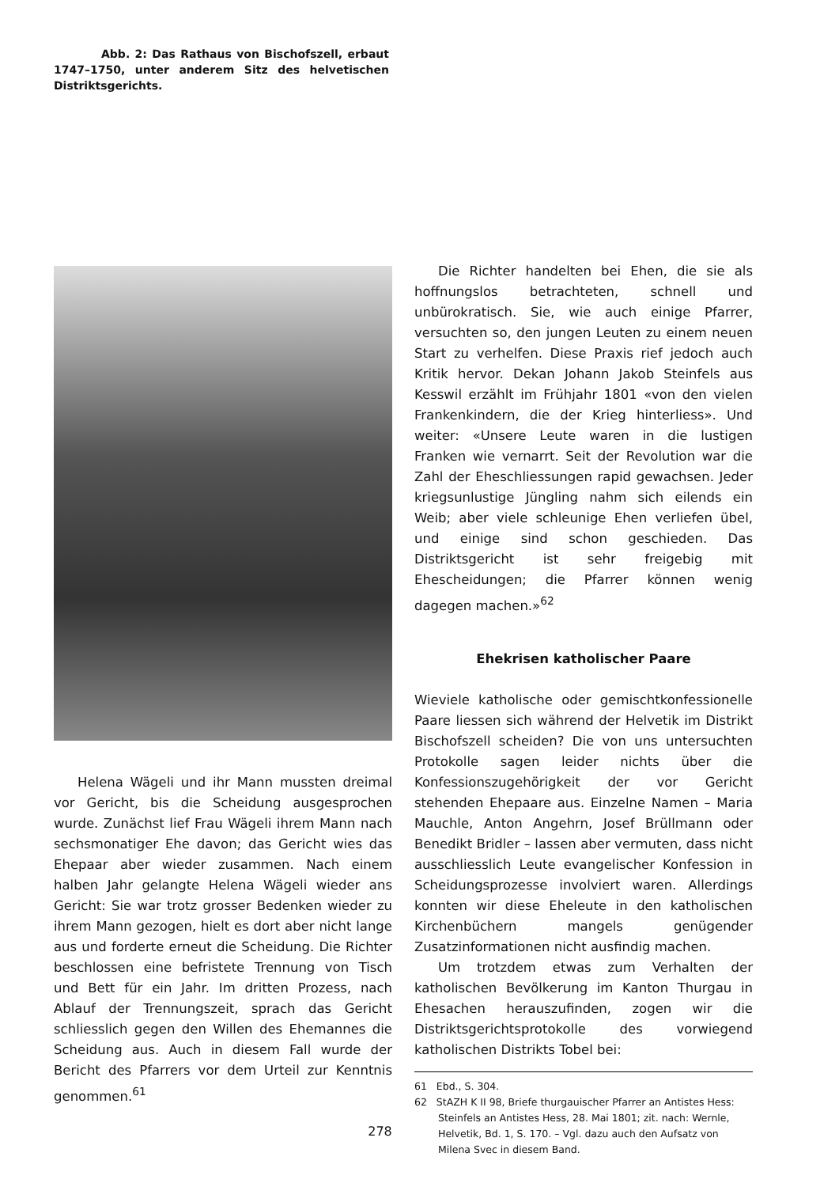Abb. 2: Das Rathaus von Bischofszell, erbaut 1747–1750, unter anderem Sitz des helvetischen Distriktsgerichts.
Helena Wägeli und ihr Mann mussten dreimal vor Gericht, bis die Scheidung ausgesprochen wurde. Zunächst lief Frau Wägeli ihrem Mann nach sechsmonatiger Ehe davon; das Gericht wies das Ehepaar aber wieder zusammen. Nach einem halben Jahr gelangte Helena Wägeli wieder ans Gericht: Sie war trotz grosser Bedenken wieder zu ihrem Mann gezogen, hielt es dort aber nicht lange aus und forderte erneut die Scheidung. Die Richter beschlossen eine befristete Trennung von Tisch und Bett für ein Jahr. Im dritten Prozess, nach Ablauf der Trennungszeit, sprach das Gericht schliesslich gegen den Willen des Ehemannes die Scheidung aus. Auch in diesem Fall wurde der Bericht des Pfarrers vor dem Urteil zur Kenntnis genommen.<sup>61</sup>
Die Richter handelten bei Ehen, die sie als hoffnungslos betrachteten, schnell und unbürokratisch. Sie, wie auch einige Pfarrer, versuchten so, den jungen Leuten zu einem neuen Start zu verhelfen. Diese Praxis rief jedoch auch Kritik hervor. Dekan Johann Jakob Steinfels aus Kesswil erzählt im Frühjahr 1801 «von den vielen Frankenkindern, die der Krieg hinterliess». Und weiter: «Unsere Leute waren in die lustigen Franken wie vernarrt. Seit der Revolution war die Zahl der Eheschliessungen rapid gewachsen. Jeder kriegsunlustige Jüngling nahm sich eilends ein Weib; aber viele schleunige Ehen verliefen übel, und einige sind schon geschieden. Das Distriktsgericht ist sehr freigebig mit Ehescheidungen; die Pfarrer können wenig dagegen machen.»<sup>62</sup>
Ehekrisen katholischer Paare
Wieviele katholische oder gemischtkonfessionelle Paare liessen sich während der Helvetik im Distrikt Bischofszell scheiden? Die von uns untersuchten Protokolle sagen leider nichts über die Konfessionszugehörigkeit der vor Gericht stehenden Ehepaare aus. Einzelne Namen – Maria Mauchle, Anton Angehrn, Josef Brüllmann oder Benedikt Bridler – lassen aber vermuten, dass nicht ausschliesslich Leute evangelischer Konfession in Scheidungsprozesse involviert waren. Allerdings konnten wir diese Eheleute in den katholischen Kirchenbüchern mangels genügender Zusatzinformationen nicht ausfindig machen.
Um trotzdem etwas zum Verhalten der katholischen Bevölkerung im Kanton Thurgau in Ehesachen herauszufinden, zogen wir die Distriktsgerichtsprotokolle des vorwiegend katholischen Distrikts Tobel bei:
61 Ebd., S. 304.
62 StAZH K II 98, Briefe thurgauischer Pfarrer an Antistes Hess: Steinfels an Antistes Hess, 28. Mai 1801; zit. nach: Wernle, Helvetik, Bd. 1, S. 170. – Vgl. dazu auch den Aufsatz von Milena Svec in diesem Band.
278